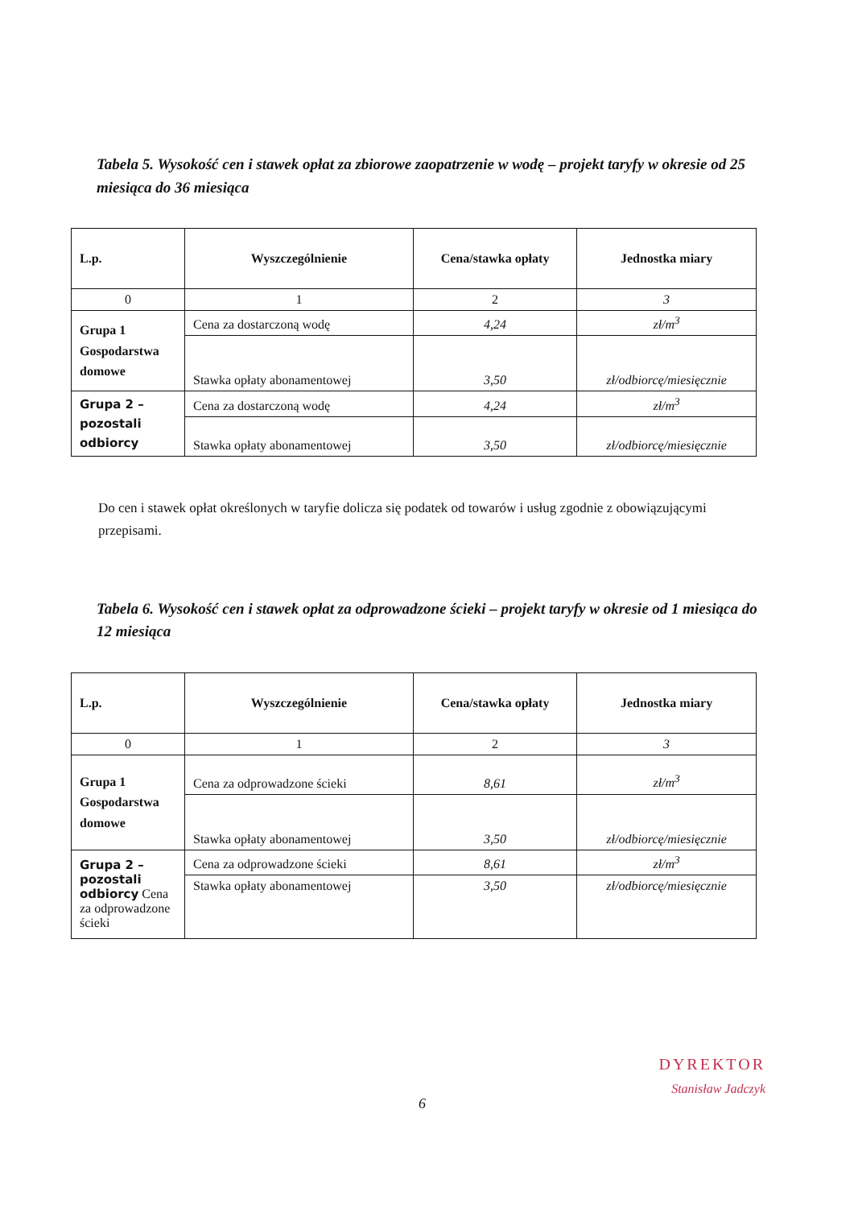Tabela 5. Wysokość cen i stawek opłat za zbiorowe zaopatrzenie w wodę – projekt taryfy w okresie od 25 miesiąca do 36 miesiąca
| L.p. | Wyszczególnienie | Cena/stawka opłaty | Jednostka miary |
| --- | --- | --- | --- |
| 0 | 1 | 2 | 3 |
| Grupa 1 Gospodarstwa domowe | Cena za dostarczoną wodę | 4,24 | zł/m<sup>3</sup> |
| | Stawka opłaty abonamentowej | 3,50 | zł/odbiorcę/miesięcznie |
| Grupa 2 – pozostali odbiorcy | Cena za dostarczoną wodę | 4,24 | zł/m<sup>3</sup> |
| | Stawka opłaty abonamentowej | 3,50 | zł/odbiorcę/miesięcznie |
Do cen i stawek opłat określonych w taryfie dolicza się podatek od towarów i usług zgodnie z obowiązującymi przepisami.
Tabela 6. Wysokość cen i stawek opłat za odprowadzone ścieki – projekt taryfy w okresie od 1 miesiąca do 12 miesiąca
| L.p. | Wyszczególnienie | Cena/stawka opłaty | Jednostka miary |
| --- | --- | --- | --- |
| 0 | 1 | 2 | 3 |
| Grupa 1 Gospodarstwa domowe | Cena za odprowadzone ścieki | 8,61 | zł/m<sup>3</sup> |
| | Stawka opłaty abonamentowej | 3,50 | zł/odbiorcę/miesięcznie |
| Grupa 2 – pozostali odbiorcy Cena za odprowadzone ścieki | Cena za odprowadzone ścieki | 8,61 | zł/m<sup>3</sup> |
| | Stawka opłaty abonamentowej | 3,50 | zł/odbiorcę/miesięcznie |
6
DYREKTOR
Stanisław Jadczyk